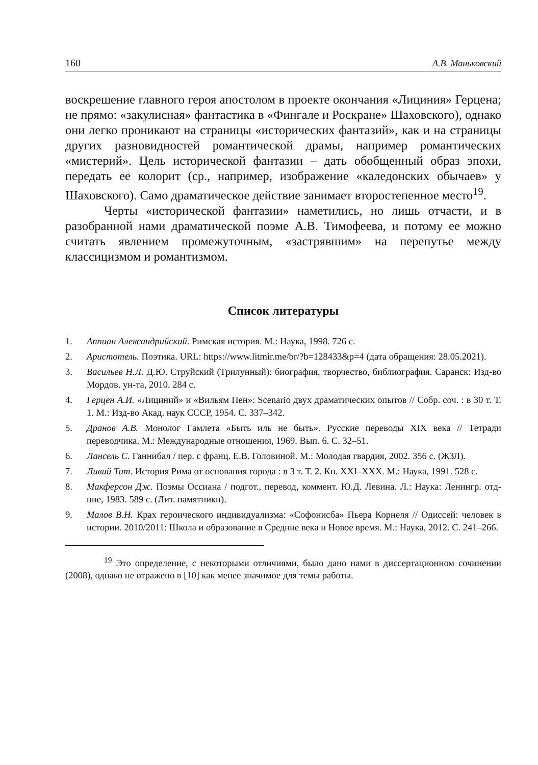160 А.В. Маньковский
воскрешение главного героя апостолом в проекте окончания «Лициния» Герцена; не прямо: «закулисная» фантастика в «Фингале и Роскране» Шаховского), однако они легко проникают на страницы «исторических фантазий», как и на страницы других разновидностей романтической драмы, например романтических «мистерий». Цель исторической фантазии – дать обобщенный образ эпохи, передать ее колорит (ср., например, изображение «каледонских обычаев» у Шаховского). Само драматическое действие занимает второстепенное место<sup>19</sup>.
Черты «исторической фантазии» наметились, но лишь отчасти, и в разобранной нами драматической поэме А.В. Тимофеева, и потому ее можно считать явлением промежуточным, «застрявшим» на перепутье между классицизмом и романтизмом.
Список литературы
1. Аппиан Александрийский. Римская история. М.: Наука, 1998. 726 с.
2. Аристотель. Поэтика. URL: https://www.litmir.me/br/?b=128433&p=4 (дата обращения: 28.05.2021).
3. Васильев Н.Л. Д.Ю. Струйский (Трилунный): биография, творчество, библиография. Саранск: Изд-во Мордов. ун-та, 2010. 284 с.
4. Герцен А.И. «Лициний» и «Вильям Пен»: Scenario двух драматических опытов // Собр. соч. : в 30 т. Т. 1. М.: Изд-во Акад. наук СССР, 1954. С. 337–342.
5. Дранов А.В. Монолог Гамлета «Быть иль не быть». Русские переводы XIX века // Тетради переводчика. М.: Международные отношения, 1969. Вып. 6. С. 32–51.
6. Лансель С. Ганнибал / пер. с франц. Е.В. Головиной. М.: Молодая гвардия, 2002. 356 с. (ЖЗЛ).
7. Ливий Тит. История Рима от основания города : в 3 т. Т. 2. Кн. XXI–XXX. М.: Наука, 1991. 528 с.
8. Макферсон Дж. Поэмы Оссиана / подгот., перевод, коммент. Ю.Д. Левина. Л.: Наука: Ленингр. отд-ние, 1983. 589 с. (Лит. памятники).
9. Малов В.Н. Крах героического индивидуализма: «Софонисба» Пьера Корнеля // Одиссей: человек в истории. 2010/2011: Школа и образование в Средние века и Новое время. М.: Наука, 2012. С. 241–266.
<sup>19</sup> Это определение, с некоторыми отличиями, было дано нами в диссертационном сочинении (2008), однако не отражено в [10] как менее значимое для темы работы.